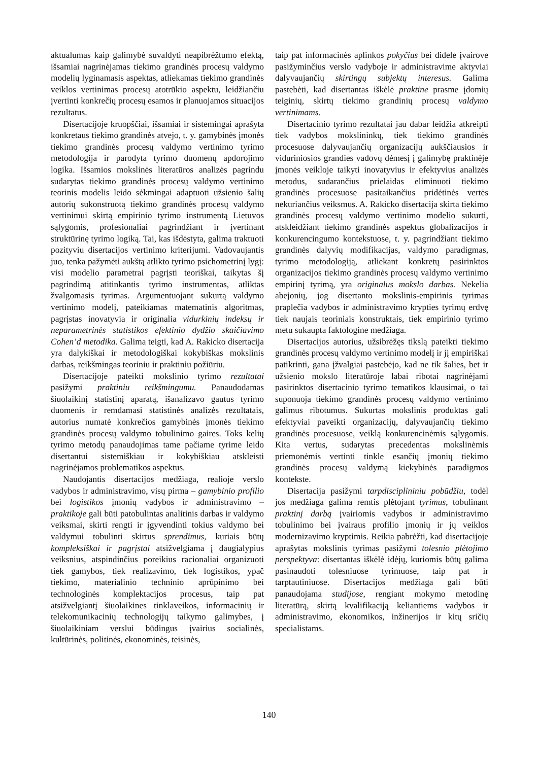aktualumas kaip galimybė suvaldyti neapibrėžtumo efektą, išsamiai nagrinėjamas tiekimo grandinės procesų valdymo modelių lyginamasis aspektas, atliekamas tiekimo grandinės veiklos vertinimas procesų atotrūkio aspektu, leidžiančiu įvertinti konkrečių procesų esamos ir planuojamos situacijos rezultatus.
Disertacijoje kruopščiai, išsamiai ir sistemingai aprašyta konkretaus tiekimo grandinės atvejo, t. y. gamybinės įmonės tiekimo grandinės procesų valdymo vertinimo tyrimo metodologija ir parodyta tyrimo duomenų apdorojimo logika. Išsamios mokslinės literatūros analizės pagrindu sudarytas tiekimo grandinės procesų valdymo vertinimo teorinis modelis leido sėkmingai adaptuoti užsienio šalių autorių sukonstruotą tiekimo grandinės procesų valdymo vertinimui skirtą empirinio tyrimo instrumentą Lietuvos sąlygomis, profesionaliai pagrindžiant ir įvertinant struktūrinę tyrimo logiką. Tai, kas išdėstyta, galima traktuoti pozityviu disertacijos vertinimo kriterijumi. Vadovaujantis juo, tenka pažymėti aukštą atlikto tyrimo psichometrinį lygį: visi modelio parametrai pagrįsti teoriškai, taikytas šį pagrindimą atitinkantis tyrimo instrumentas, atliktas žvalgomasis tyrimas. Argumentuojant sukurtą valdymo vertinimo modelį, pateikiamas matematinis algoritmas, pagrįstas inovatyvia ir originalia vidurkinių indeksų ir neparametrinės statistikos efektinio dydžio skaičiavimo Cohen’d metodika. Galima teigti, kad A. Rakicko disertacija yra dalykiškai ir metodologiškai kokybiškas mokslinis darbas, reikšmingas teoriniu ir praktiniu požiūriu.
Disertacijoje pateikti mokslinio tyrimo rezultatai pasižymi praktiniu reikšmingumu. Panaudodamas šiuolaikinį statistinį aparatą, išanalizavo gautus tyrimo duomenis ir remdamasi statistinės analizės rezultatais, autorius numatė konkrečios gamybinės įmonės tiekimo grandinės procesų valdymo tobulinimo gaires. Toks kelių tyrimo metodų panaudojimas tame pačiame tyrime leido disertantui sistemiškiau ir kokybiškiau atskleisti nagrinėjamos problematikos aspektus.
Naudojantis disertacijos medžiaga, realioje verslo vadybos ir administravimo, visų pirma – gamybinio profilio bei logistikos įmonių vadybos ir administravimo – praktikoje gali būti patobulintas analitinis darbas ir valdymo veiksmai, skirti rengti ir įgyvendinti tokius valdymo bei valdymui tobulinti skirtus sprendimus, kuriais būtų kompleksiškai ir pagrįstai atsižvelgiama į daugialypius veiksnius, atspindinčius poreikius racionaliai organizuoti tiek gamybos, tiek realizavimo, tiek logistikos, ypač tiekimo, materialinio techninio aprūpinimo bei technologinės komplektacijos procesus, taip pat atsižvelgiantį šiuolaikines tinklaveikos, informacinių ir telekomunikacinių technologijų taikymo galimybes, į šiuolaikiniam verslui būdingus įvairius socialinės, kultūrinės, politinės, ekonominės, teisinės,
taip pat informacinės aplinkos pokyčius bei didele įvairove pasižyminčius verslo vadyboje ir administravime aktyviai dalyvaujančių skirtingų subjektų interesus. Galima pastebėti, kad disertantas iškėlė praktine prasme įdomių teiginių, skirtų tiekimo grandinių procesų valdymo vertinimams.
Disertacinio tyrimo rezultatai jau dabar leidžia atkreipti tiek vadybos mokslininkų, tiek tiekimo grandinės procesuose dalyvaujančių organizacijų aukščiausios ir viduriniosios grandies vadovų dėmesį į galimybę praktinėje įmonės veikloje taikyti inovatyvius ir efektyvius analizės metodus, sudarančius prielaidas eliminuoti tiekimo grandinės procesuose pasitaikančius pridėtinės vertės nekuriančius veiksmus. A. Rakicko disertacija skirta tiekimo grandinės procesų valdymo vertinimo modelio sukurti, atskleidžiant tiekimo grandinės aspektus globalizacijos ir konkurencingumo kontekstuose, t. y. pagrindžiant tiekimo grandinės dalyvių modifikacijas, valdymo paradigmas, tyrimo metodologiją, atliekant konkretų pasirinktos organizacijos tiekimo grandinės procesų valdymo vertinimo empirinį tyrimą, yra originalus mokslo darbas. Nekelia abejonių, jog disertanto mokslinis-empirinis tyrimas praplečia vadybos ir administravimo krypties tyrimų erdvę tiek naujais teoriniais konstruktais, tiek empirinio tyrimo metu sukaupta faktologine medžiaga.
Disertacijos autorius, užsibrėžęs tikslą pateikti tiekimo grandinės procesų valdymo vertinimo modelį ir jį empiriškai patikrinti, gana įžvalgiai pastebėjo, kad ne tik šalies, bet ir užsienio mokslo literatūroje labai ribotai nagrinėjami pasirinktos disertacinio tyrimo tematikos klausimai, o tai suponuoja tiekimo grandinės procesų valdymo vertinimo galimus ribotumus. Sukurtas mokslinis produktas gali efektyviai paveikti organizacijų, dalyvaujančių tiekimo grandinės procesuose, veiklą konkurencinėmis sąlygomis. Kita vertus, sudarytas precedentas mokslinėmis priemonėmis vertinti tinkle esančių įmonių tiekimo grandinės procesų valdymą kiekybinės paradigmos kontekste.
Disertacija pasižymi tarpdisciplininiu pobūdžiu, todėl jos medžiaga galima remtis plėtojant tyrimus, tobulinant praktinį darbą įvairiomis vadybos ir administravimo tobulinimo bei įvairaus profilio įmonių ir jų veiklos modernizavimo kryptimis. Reikia pabrėžti, kad disertacijoje aprašytas mokslinis tyrimas pasižymi tolesnio plėtojimo perspektyva: disertantas iškėlė idėjų, kuriomis būtų galima pasinaudoti tolesniuose tyrimuose, taip pat ir tarptautiniuose. Disertacijos medžiaga gali būti panaudojama studijose, rengiant mokymo metodinę literatūrą, skirtą kvalifikaciją keliantiems vadybos ir administravimo, ekonomikos, inžinerijos ir kitų sričių specialistams.
140